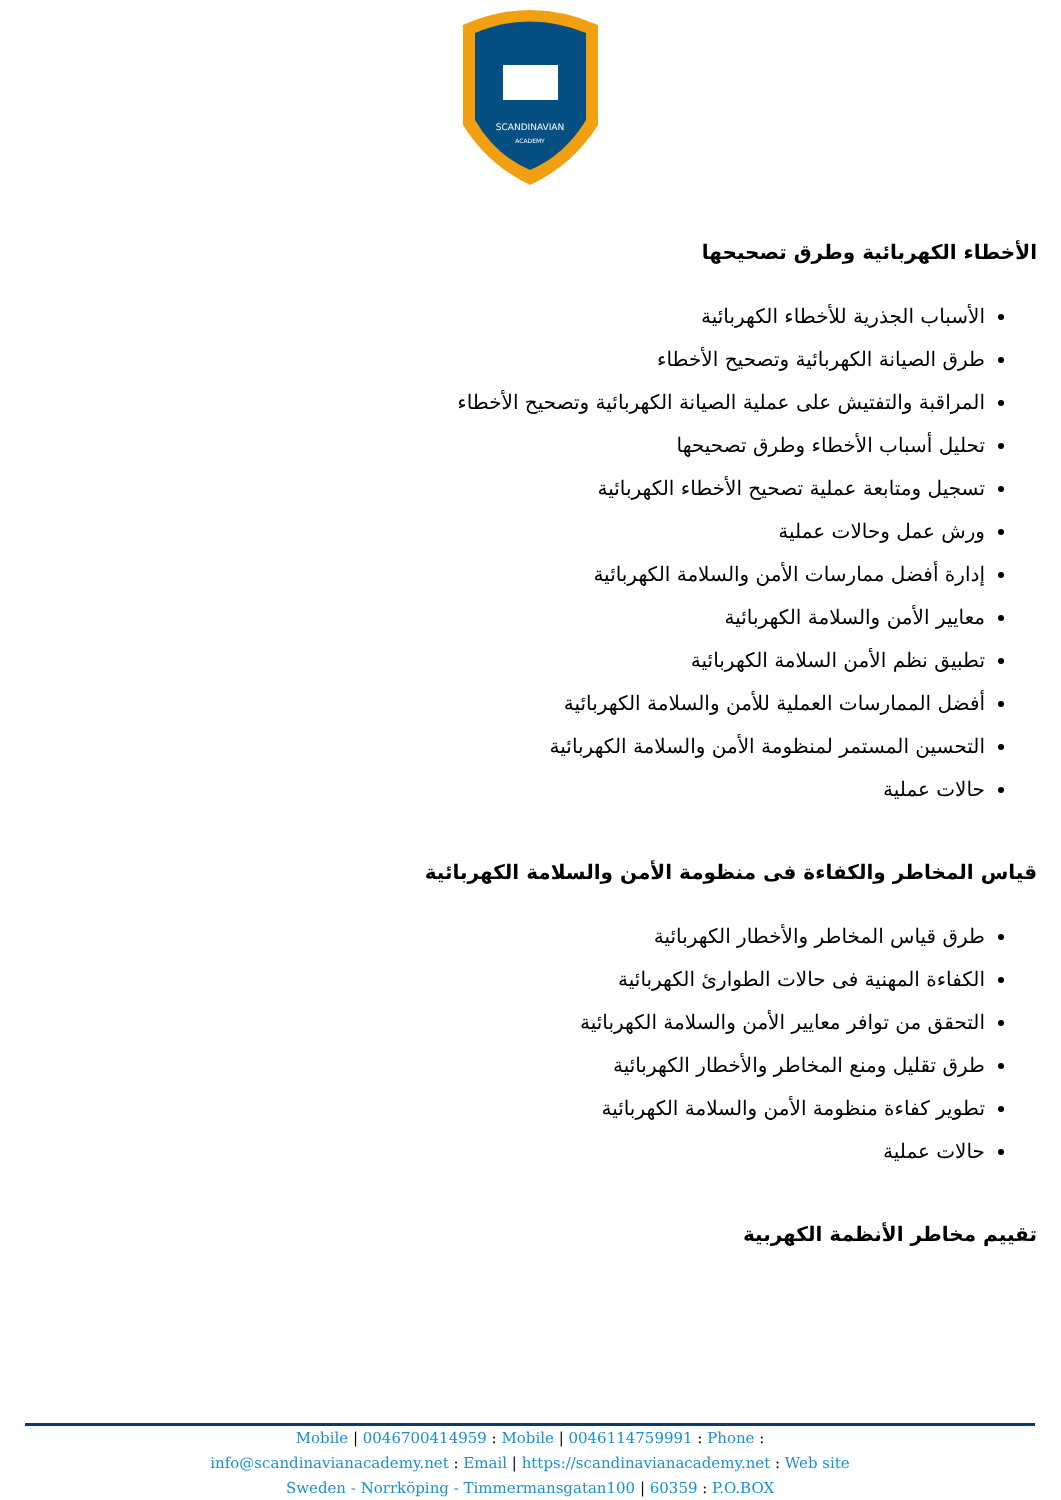SCANDINAVIAN
ACADEMY
الأخطاء الكهربائية وطرق تصحيحها
الأسباب الجذرية للأخطاء الكهربائية
طرق الصيانة الكهربائية وتصحيح الأخطاء
المراقبة والتفتيش على عملية الصيانة الكهربائية وتصحيح الأخطاء
تحليل أسباب الأخطاء وطرق تصحيحها
تسجيل ومتابعة عملية تصحيح الأخطاء الكهربائية
ورش عمل وحالات عملية
إدارة أفضل ممارسات الأمن والسلامة الكهربائية
معايير الأمن والسلامة الكهربائية
تطبيق نظم الأمن السلامة الكهربائية
أفضل الممارسات العملية للأمن والسلامة الكهربائية
التحسين المستمر لمنظومة الأمن والسلامة الكهربائية
حالات عملية
قياس المخاطر والكفاءة فى منظومة الأمن والسلامة الكهربائية
طرق قياس المخاطر والأخطار الكهربائية
الكفاءة المهنية فى حالات الطوارئ الكهربائية
التحقق من توافر معايير الأمن والسلامة الكهربائية
طرق تقليل ومنع المخاطر والأخطار الكهربائية
تطوير كفاءة منظومة الأمن والسلامة الكهربائية
حالات عملية
تقييم مخاطر الأنظمة الكهربية
Mobile | 0046700414959 : Mobile | 0046114759991 : Phone :
info@scandinavianacademy.net : Email | https://scandinavianacademy.net : Web site
Sweden - Norrköping - Timmermansgatan100 | 60359 : P.O.BOX